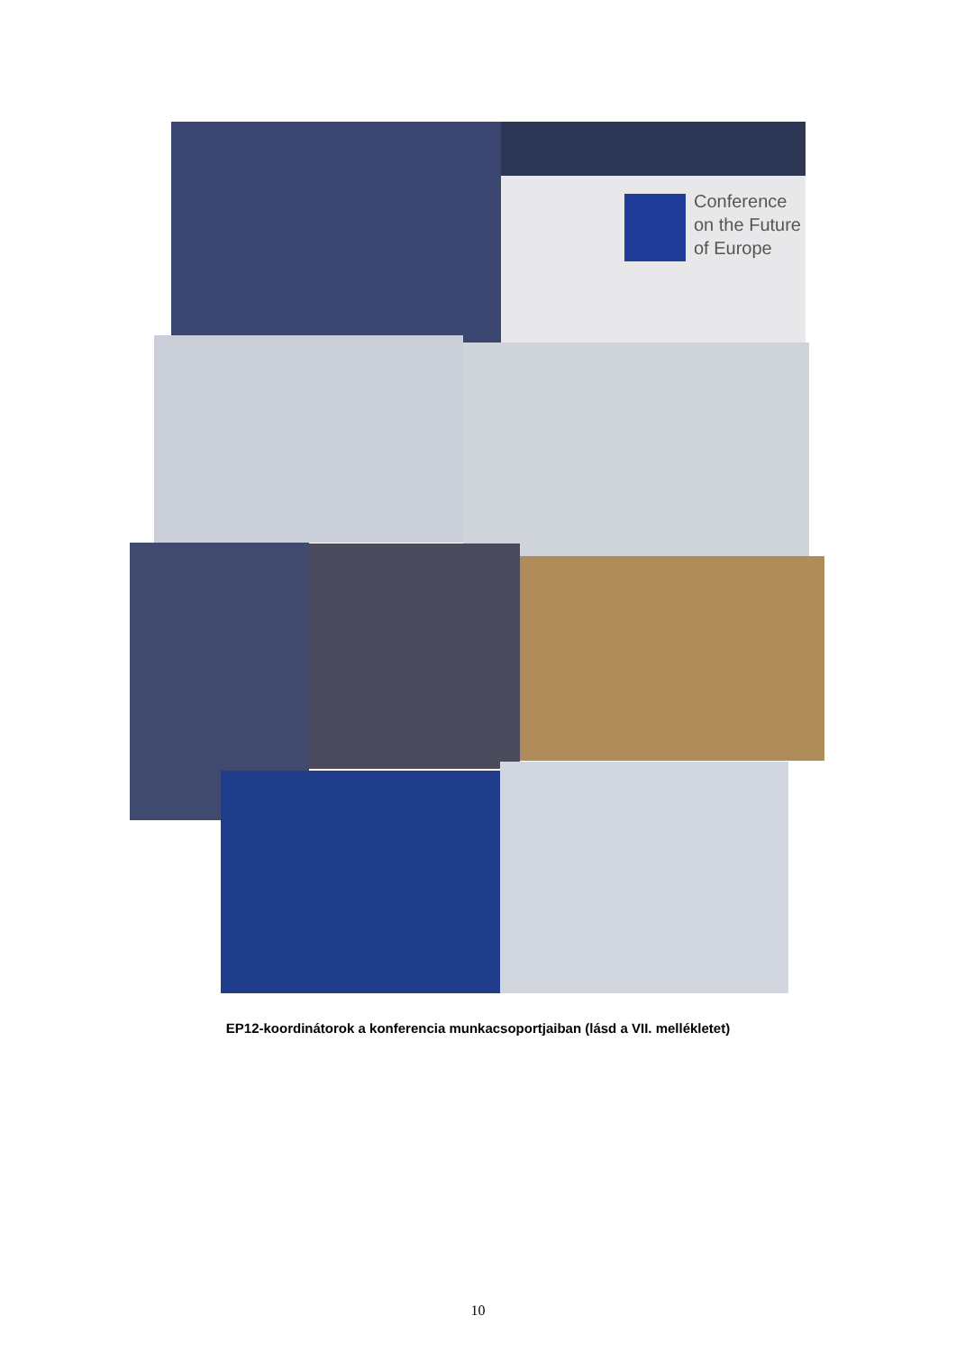Conference
on the Future
of Europe
EP12-koordinátorok a konferencia munkacsoportjaiban (lásd a VII. mellékletet)
10